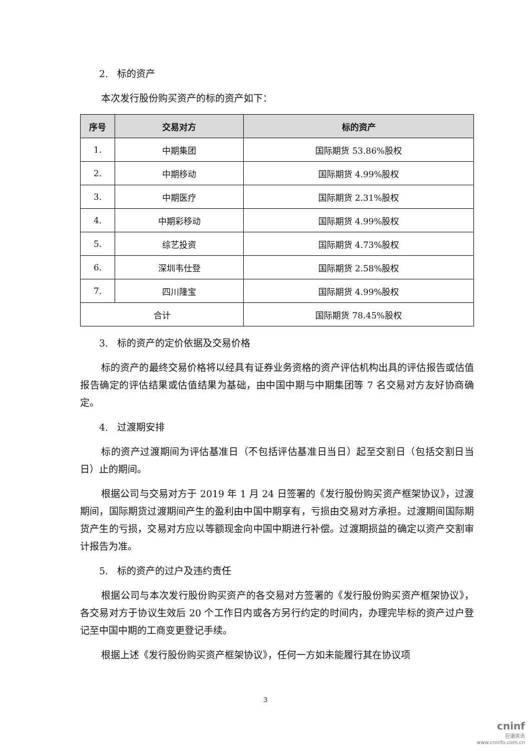2. 标的资产
本次发行股份购买资产的标的资产如下：
| 序号 | 交易对方 | 标的资产 |
| --- | --- | --- |
| 1. | 中期集团 | 国际期货 53.86%股权 |
| 2. | 中期移动 | 国际期货 4.99%股权 |
| 3. | 中期医疗 | 国际期货 2.31%股权 |
| 4. | 中期彩移动 | 国际期货 4.99%股权 |
| 5. | 综艺投资 | 国际期货 4.73%股权 |
| 6. | 深圳韦仕登 | 国际期货 2.58%股权 |
| 7. | 四川隆宝 | 国际期货 4.99%股权 |
| 合计 | | 国际期货 78.45%股权 |
3. 标的资产的定价依据及交易价格
标的资产的最终交易价格将以经具有证券业务资格的资产评估机构出具的评估报告或估值报告确定的评估结果或估值结果为基础，由中国中期与中期集团等 7 名交易对方友好协商确定。
4. 过渡期安排
标的资产过渡期间为评估基准日（不包括评估基准日当日）起至交割日（包括交割日当日）止的期间。
根据公司与交易对方于 2019 年 1 月 24 日签署的《发行股份购买资产框架协议》，过渡期间，国际期货过渡期间产生的盈利由中国中期享有，亏损由交易对方承担。过渡期间国际期货产生的亏损，交易对方应以等额现金向中国中期进行补偿。过渡期损益的确定以资产交割审计报告为准。
5. 标的资产的过户及违约责任
根据公司与本次发行股份购买资产的各交易对方签署的《发行股份购买资产框架协议》，各交易对方于协议生效后 20 个工作日内或各方另行约定的时间内，办理完毕标的资产过户登记至中国中期的工商变更登记手续。
根据上述《发行股份购买资产框架协议》，任何一方如未能履行其在协议项
3
cninf
巨潮资讯
www.cninfo.com.cn